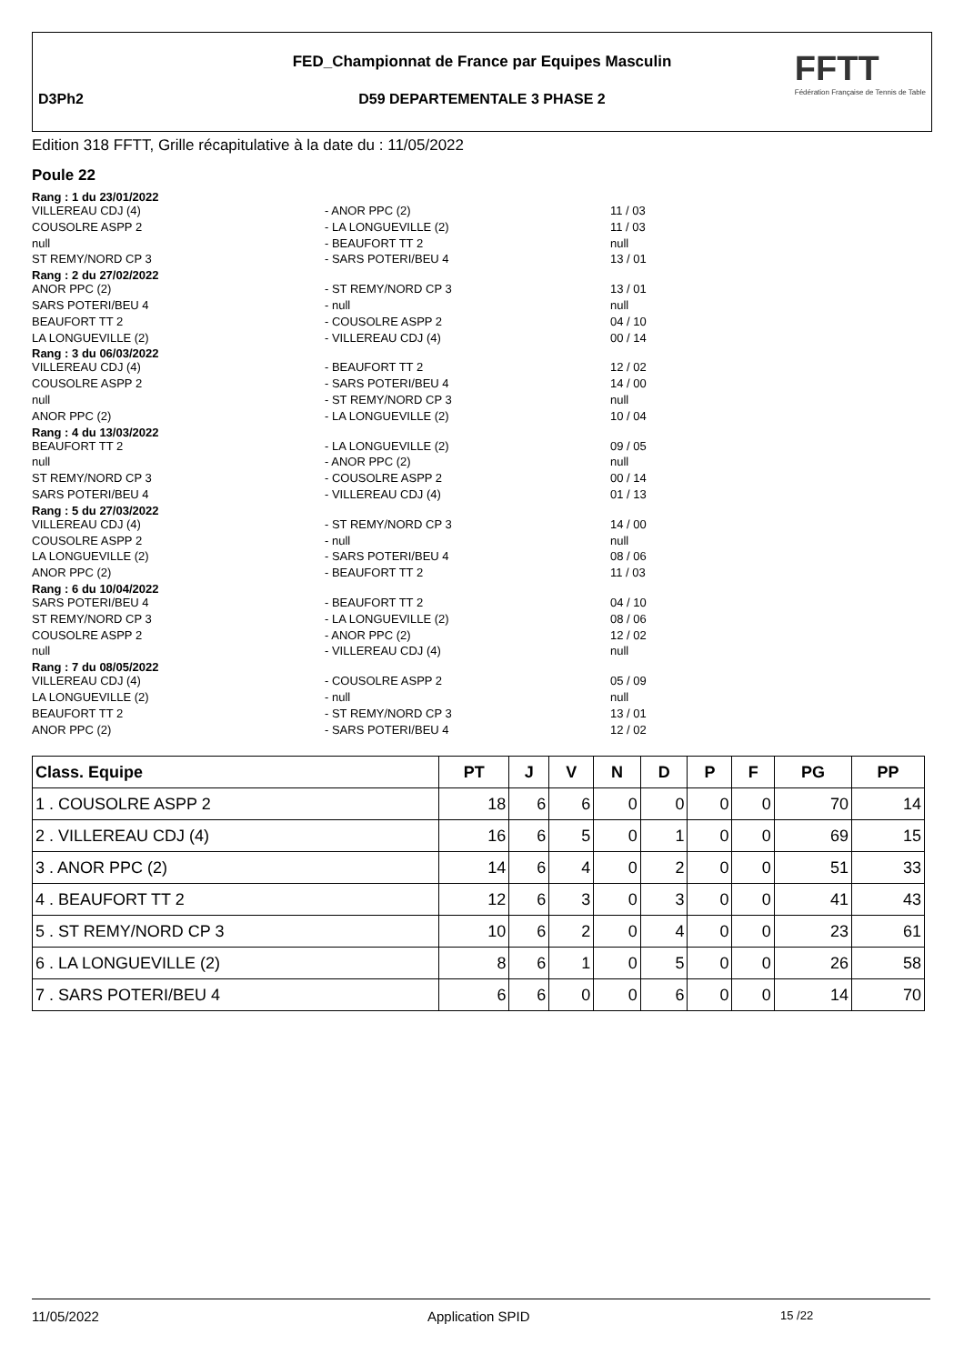FED_Championnat de France par Equipes Masculin
D3Ph2 D59 DEPARTEMENTALE 3 PHASE 2
FFTT
Fédération Française de Tennis de Table
Edition 318 FFTT, Grille récapitulative à la date du : 11/05/2022
Poule 22
Rang : 1 du 23/01/2022
VILLEREAU CDJ (4) - ANOR PPC (2) 11 / 03
COUSOLRE ASPP 2 - LA LONGUEVILLE (2) 11 / 03
null - BEAUFORT TT 2 null
ST REMY/NORD CP 3 - SARS POTERI/BEU 4 13 / 01
Rang : 2 du 27/02/2022
ANOR PPC (2) - ST REMY/NORD CP 3 13 / 01
SARS POTERI/BEU 4 - null null
BEAUFORT TT 2 - COUSOLRE ASPP 2 04 / 10
LA LONGUEVILLE (2) - VILLEREAU CDJ (4) 00 / 14
Rang : 3 du 06/03/2022
VILLEREAU CDJ (4) - BEAUFORT TT 2 12 / 02
COUSOLRE ASPP 2 - SARS POTERI/BEU 4 14 / 00
null - ST REMY/NORD CP 3 null
ANOR PPC (2) - LA LONGUEVILLE (2) 10 / 04
Rang : 4 du 13/03/2022
BEAUFORT TT 2 - LA LONGUEVILLE (2) 09 / 05
null - ANOR PPC (2) null
ST REMY/NORD CP 3 - COUSOLRE ASPP 2 00 / 14
SARS POTERI/BEU 4 - VILLEREAU CDJ (4) 01 / 13
Rang : 5 du 27/03/2022
VILLEREAU CDJ (4) - ST REMY/NORD CP 3 14 / 00
COUSOLRE ASPP 2 - null null
LA LONGUEVILLE (2) - SARS POTERI/BEU 4 08 / 06
ANOR PPC (2) - BEAUFORT TT 2 11 / 03
Rang : 6 du 10/04/2022
SARS POTERI/BEU 4 - BEAUFORT TT 2 04 / 10
ST REMY/NORD CP 3 - LA LONGUEVILLE (2) 08 / 06
COUSOLRE ASPP 2 - ANOR PPC (2) 12 / 02
null - VILLEREAU CDJ (4) null
Rang : 7 du 08/05/2022
VILLEREAU CDJ (4) - COUSOLRE ASPP 2 05 / 09
LA LONGUEVILLE (2) - null null
BEAUFORT TT 2 - ST REMY/NORD CP 3 13 / 01
ANOR PPC (2) - SARS POTERI/BEU 4 12 / 02
| Class. Equipe | PT | J | V | N | D | P | F | PG | PP |
| --- | --- | --- | --- | --- | --- | --- | --- | --- | --- |
| 1 . COUSOLRE ASPP 2 | 18 | 6 | 6 | 0 | 0 | 0 | 0 | 70 | 14 |
| 2 . VILLEREAU CDJ (4) | 16 | 6 | 5 | 0 | 1 | 0 | 0 | 69 | 15 |
| 3 . ANOR PPC (2) | 14 | 6 | 4 | 0 | 2 | 0 | 0 | 51 | 33 |
| 4 . BEAUFORT TT 2 | 12 | 6 | 3 | 0 | 3 | 0 | 0 | 41 | 43 |
| 5 . ST REMY/NORD CP 3 | 10 | 6 | 2 | 0 | 4 | 0 | 0 | 23 | 61 |
| 6 . LA LONGUEVILLE (2) | 8 | 6 | 1 | 0 | 5 | 0 | 0 | 26 | 58 |
| 7 . SARS POTERI/BEU 4 | 6 | 6 | 0 | 0 | 6 | 0 | 0 | 14 | 70 |
11/05/2022 Application SPID 15 /22